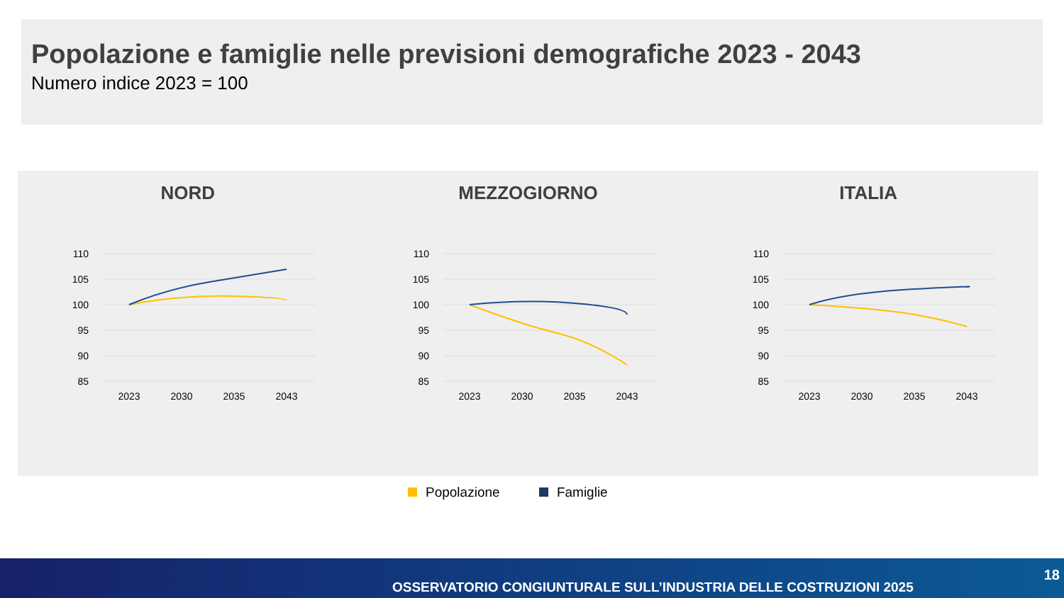Popolazione e famiglie nelle previsioni demografiche 2023 - 2043
Numero indice 2023 = 100
NORD
110
105
100
95
90
85
2023
2030
2035
2043
MEZZOGIORNO
110
105
100
95
90
85
2023
2030
2035
2043
ITALIA
110
105
100
95
90
85
2023
2030
2035
2043
Popolazione Famiglie
OSSERVATORIO CONGIUNTURALE SULL’INDUSTRIA DELLE COSTRUZIONI 2025
18